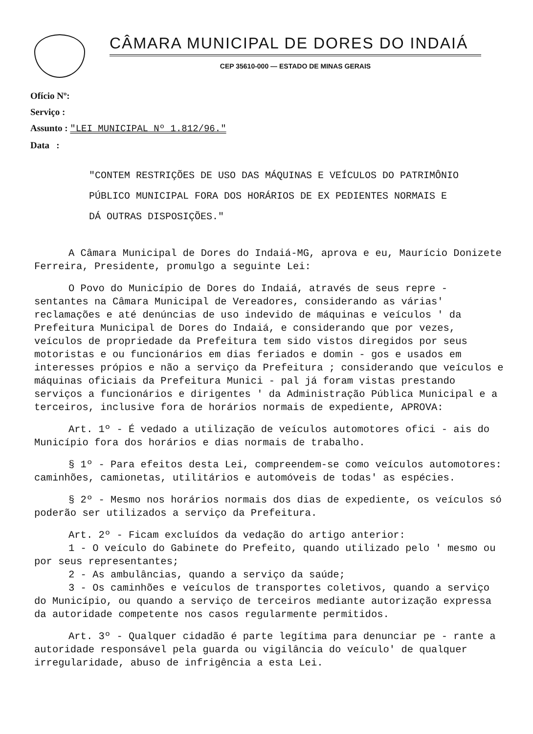CÂMARA MUNICIPAL DE DORES DO INDAIÁ
CEP 35610-000 — ESTADO DE MINAS GERAIS
Ofício Nº:
Serviço :
Assunto : "LEI MUNICIPAL Nº 1.812/96."
Data :
"CONTEM RESTRIÇÕES DE USO DAS MÁQUINAS E VEÍCULOS DO PATRIMÔNIO PÚBLICO MUNICIPAL FORA DOS HORÁRIOS DE EX PEDIENTES NORMAIS E DÁ OUTRAS DISPOSIÇÕES."
A Câmara Municipal de Dores do Indaiá-MG, aprova e eu, Maurício Donizete Ferreira, Presidente, promulgo a seguinte Lei:
O Povo do Município de Dores do Indaiá, através de seus repre - sentantes na Câmara Municipal de Vereadores, considerando as várias' reclamações e até denúncias de uso indevido de máquinas e veículos ' da Prefeitura Municipal de Dores do Indaiá, e considerando que por vezes, veículos de propriedade da Prefeitura tem sido vistos diregidos por seus motoristas e ou funcionários em dias feriados e domin - gos e usados em interesses própios e não a serviço da Prefeitura ; considerando que veículos e máquinas oficiais da Prefeitura Munici - pal já foram vistas prestando serviços a funcionários e dirigentes ' da Administração Pública Municipal e a terceiros, inclusive fora de horários normais de expediente, APROVA:
Art. 1º - É vedado a utilização de veículos automotores ofici - ais do Município fora dos horários e dias normais de trabalho.
§ 1º - Para efeitos desta Lei, compreendem-se como veículos automotores: caminhões, camionetas, utilitários e automóveis de todas' as espécies.
§ 2º - Mesmo nos horários normais dos dias de expediente, os veículos só poderão ser utilizados a serviço da Prefeitura.
Art. 2º - Ficam excluídos da vedação do artigo anterior:
1 - O veículo do Gabinete do Prefeito, quando utilizado pelo ' mesmo ou por seus representantes;
2 - As ambulâncias, quando a serviço da saúde;
3 - Os caminhões e veículos de transportes coletivos, quando a serviço do Município, ou quando a serviço de terceiros mediante autorização expressa da autoridade competente nos casos regularmente permitidos.
Art. 3º - Qualquer cidadão é parte legítima para denunciar pe - rante a autoridade responsável pela guarda ou vigilância do veículo' de qualquer irregularidade, abuso de infrigência a esta Lei.